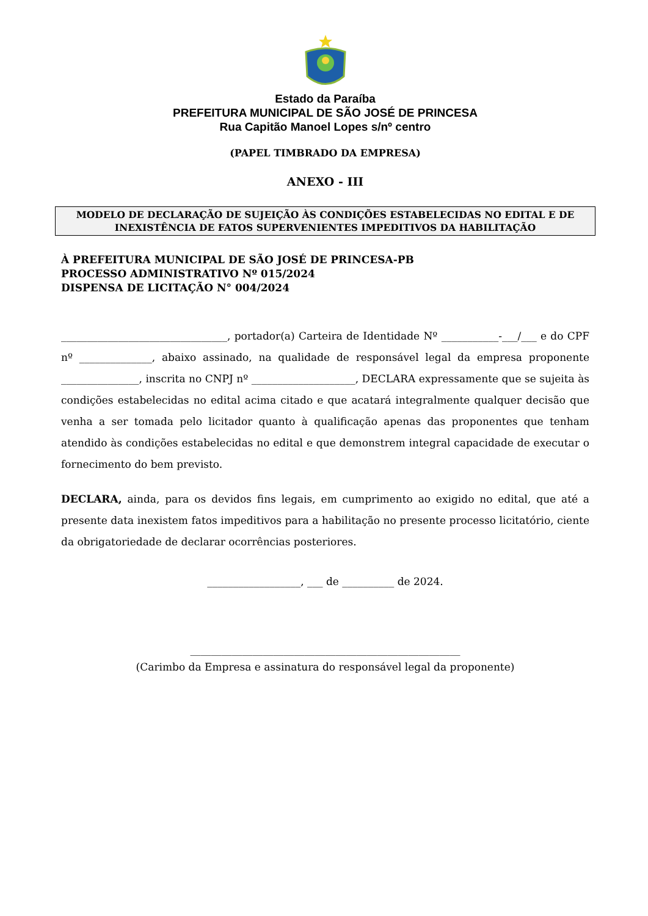Estado da Paraíba
PREFEITURA MUNICIPAL DE SÃO JOSÉ DE PRINCESA
Rua Capitão Manoel Lopes s/nº centro
(PAPEL TIMBRADO DA EMPRESA)
ANEXO - III
MODELO DE DECLARAÇÃO DE SUJEIÇÃO ÀS CONDIÇÕES ESTABELECIDAS NO EDITAL E DE INEXISTÊNCIA DE FATOS SUPERVENIENTES IMPEDITIVOS DA HABILITAÇÃO
À PREFEITURA MUNICIPAL DE SÃO JOSÉ DE PRINCESA-PB
PROCESSO ADMINISTRATIVO Nº 015/2024
DISPENSA DE LICITAÇÃO N° 004/2024
________________________________, portador(a) Carteira de Identidade Nº ___________-___/___ e do CPF nº ______________, abaixo assinado, na qualidade de responsável legal da empresa proponente _______________, inscrita no CNPJ nº ____________________, DECLARA expressamente que se sujeita às condições estabelecidas no edital acima citado e que acatará integralmente qualquer decisão que venha a ser tomada pelo licitador quanto à qualificação apenas das proponentes que tenham atendido às condições estabelecidas no edital e que demonstrem integral capacidade de executar o fornecimento do bem previsto.
DECLARA, ainda, para os devidos fins legais, em cumprimento ao exigido no edital, que até a presente data inexistem fatos impeditivos para a habilitação no presente processo licitatório, ciente da obrigatoriedade de declarar ocorrências posteriores.
__________________, ___ de __________ de 2024.
____________________________________________________
(Carimbo da Empresa e assinatura do responsável legal da proponente)